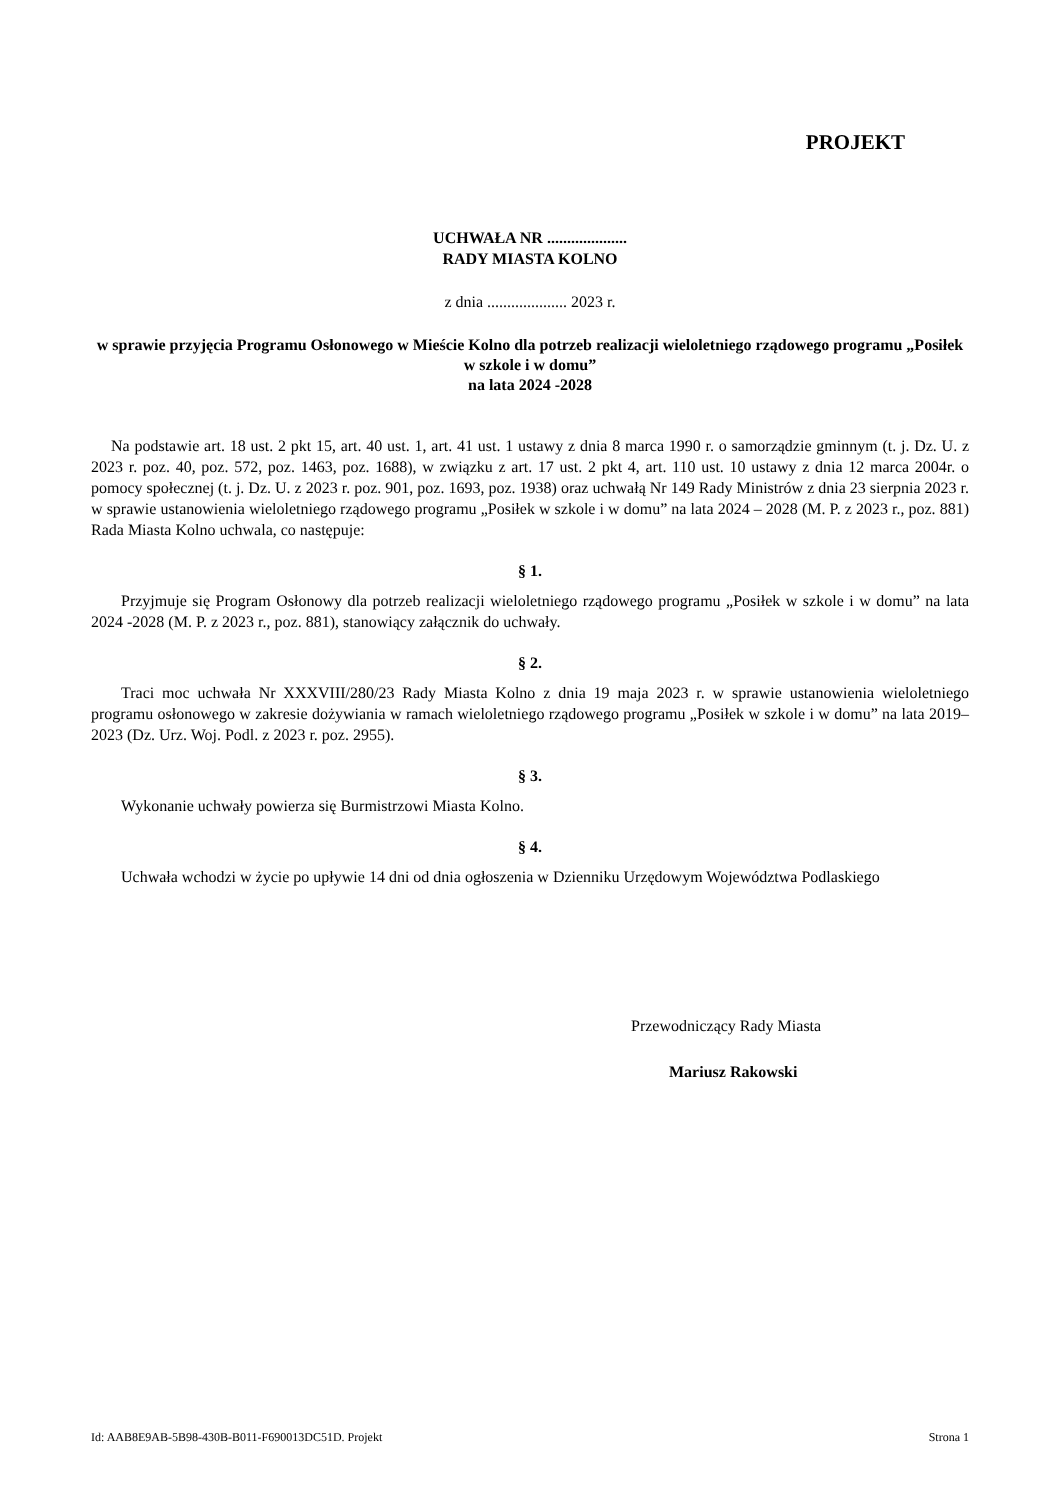PROJEKT
UCHWAŁA NR ....................
RADY MIASTA KOLNO
z dnia .................... 2023 r.
w sprawie przyjęcia Programu Osłonowego w Mieście Kolno dla potrzeb realizacji wieloletniego rządowego programu „Posiłek w szkole i w domu”
na lata 2024 -2028
Na podstawie art. 18 ust. 2 pkt 15, art. 40 ust. 1, art. 41 ust. 1 ustawy z dnia 8 marca 1990 r. o samorządzie gminnym (t. j. Dz. U. z 2023 r. poz. 40, poz. 572, poz. 1463, poz. 1688), w związku z art. 17 ust. 2 pkt 4, art. 110 ust. 10 ustawy z dnia 12 marca 2004r. o pomocy społecznej (t. j. Dz. U. z 2023 r. poz. 901, poz. 1693, poz. 1938) oraz uchwałą Nr 149 Rady Ministrów z dnia 23 sierpnia 2023 r. w sprawie ustanowienia wieloletniego rządowego programu „Posiłek w szkole i w domu” na lata 2024 – 2028 (M. P. z 2023 r., poz. 881) Rada Miasta Kolno uchwala, co następuje:
§ 1.
Przyjmuje się Program Osłonowy dla potrzeb realizacji wieloletniego rządowego programu „Posiłek w szkole i w domu” na lata 2024 -2028 (M. P. z 2023 r., poz. 881), stanowiący załącznik do uchwały.
§ 2.
Traci moc uchwała Nr XXXVIII/280/23 Rady Miasta Kolno z dnia 19 maja 2023 r. w sprawie ustanowienia wieloletniego programu osłonowego w zakresie dożywiania w ramach wieloletniego rządowego programu „Posiłek w szkole i w domu” na lata 2019–2023 (Dz. Urz. Woj. Podl. z 2023 r. poz. 2955).
§ 3.
Wykonanie uchwały powierza się Burmistrzowi Miasta Kolno.
§ 4.
Uchwała wchodzi w życie po upływie 14 dni od dnia ogłoszenia w Dzienniku Urzędowym Województwa Podlaskiego
Przewodniczący Rady Miasta
Mariusz Rakowski
Id: AAB8E9AB-5B98-430B-B011-F690013DC51D. Projekt Strona 1